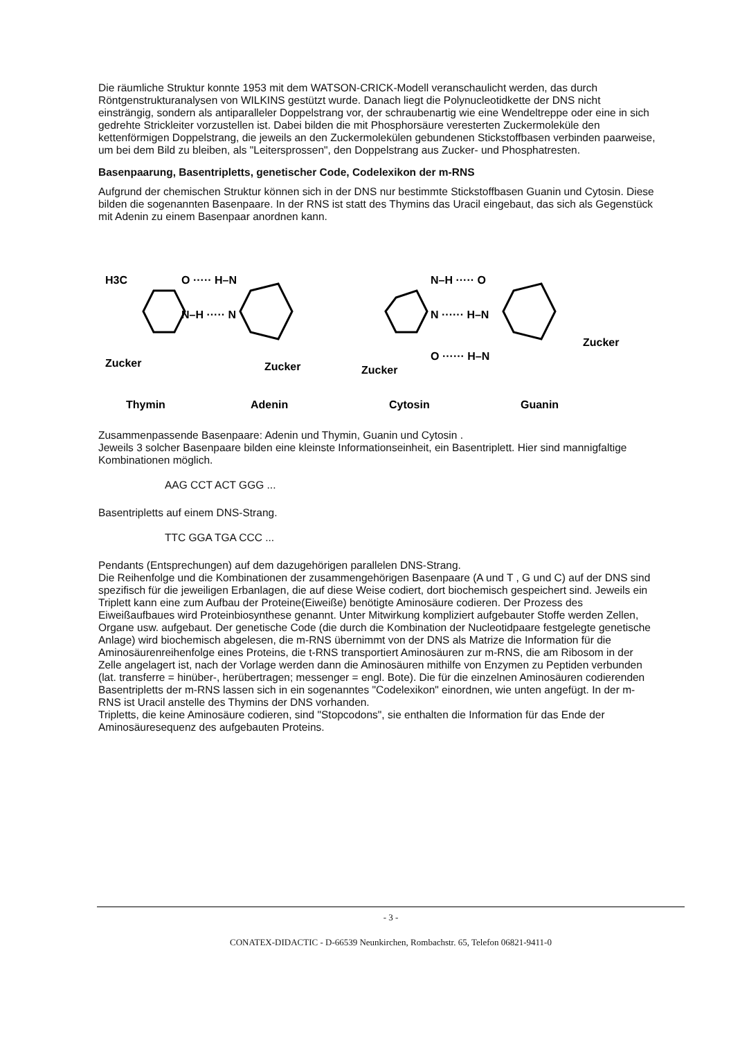Die räumliche Struktur konnte 1953 mit dem WATSON-CRICK-Modell veranschaulicht werden, das durch Röntgenstrukturanalysen von WILKINS gestützt wurde. Danach liegt die Polynucleotidkette der DNS nicht einsträngig, sondern als antiparalleler Doppelstrang vor, der schraubenartig wie eine Wendeltreppe oder eine in sich gedrehte Strickleiter vorzustellen ist. Dabei bilden die mit Phosphorsäure veresterten Zuckermoleküle den kettenförmigen Doppelstrang, die jeweils an den Zuckermolekülen gebundenen Stickstoffbasen verbinden paarweise, um bei dem Bild zu bleiben, als "Leitersprossen", den Doppelstrang aus Zucker- und Phosphatresten.
Basenpaarung, Basentripletts, genetischer Code, Codelexikon der m-RNS
Aufgrund der chemischen Struktur können sich in der DNS nur bestimmte Stickstoffbasen Guanin und Cytosin. Diese bilden die sogenannten Basenpaare. In der RNS ist statt des Thymins das Uracil eingebaut, das sich als Gegenstück mit Adenin zu einem Basenpaar anordnen kann.
H3C
O ····· H–N
N–H ····· N
Zucker
Zucker
Zucker
N–H ····· O
N ······ H–N
O ······ H–N
Zucker
Thymin
Adenin
Cytosin
Guanin
Zusammenpassende Basenpaare: Adenin und Thymin, Guanin und Cytosin .
Jeweils 3 solcher Basenpaare bilden eine kleinste Informationseinheit, ein Basentriplett. Hier sind mannigfaltige Kombinationen möglich.
AAG CCT ACT GGG ...
Basentripletts auf einem DNS-Strang.
TTC GGA TGA CCC ...
Pendants (Entsprechungen) auf dem dazugehörigen parallelen DNS-Strang.
Die Reihenfolge und die Kombinationen der zusammengehörigen Basenpaare (A und T , G und C) auf der DNS sind spezifisch für die jeweiligen Erbanlagen, die auf diese Weise codiert, dort biochemisch gespeichert sind. Jeweils ein Triplett kann eine zum Aufbau der Proteine(Eiweiße) benötigte Aminosäure codieren. Der Prozess des Eiweißaufbaues wird Proteinbiosynthese genannt. Unter Mitwirkung kompliziert aufgebauter Stoffe werden Zellen, Organe usw. aufgebaut. Der genetische Code (die durch die Kombination der Nucleotidpaare festgelegte genetische Anlage) wird biochemisch abgelesen, die m-RNS übernimmt von der DNS als Matrize die Information für die Aminosäurenreihenfolge eines Proteins, die t-RNS transportiert Aminosäuren zur m-RNS, die am Ribosom in der Zelle angelagert ist, nach der Vorlage werden dann die Aminosäuren mithilfe von Enzymen zu Peptiden verbunden (lat. transferre = hinüber-, herübertragen; messenger = engl. Bote). Die für die einzelnen Aminosäuren codierenden Basentripletts der m-RNS lassen sich in ein sogenanntes "Codelexikon" einordnen, wie unten angefügt. In der m-RNS ist Uracil anstelle des Thymins der DNS vorhanden.
Tripletts, die keine Aminosäure codieren, sind "Stopcodons", sie enthalten die Information für das Ende der Aminosäuresequenz des aufgebauten Proteins.
- 3 -
CONATEX-DIDACTIC - D-66539 Neunkirchen, Rombachstr. 65, Telefon 06821-9411-0